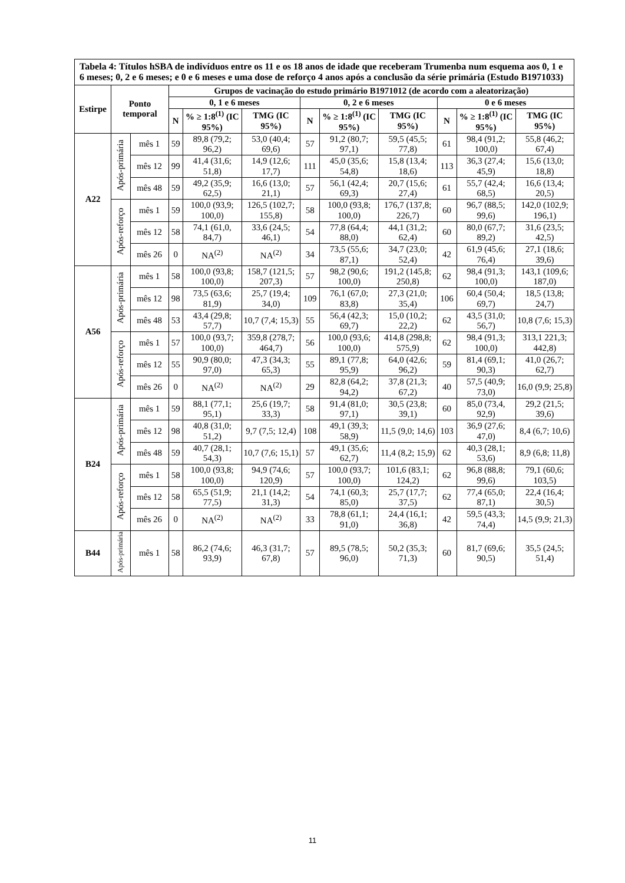| Tabela 4: Títulos hSBA de indivíduos entre os 11 e os 18 anos de idade que receberam Trumenba num esquema aos 0, 1 e 6 meses; 0, 2 e 6 meses; e 0 e 6 meses e uma dose de reforço 4 anos após a conclusão da série primária (Estudo B1971033) | | | | | | | | | | | |
| Estirpe | Ponto temporal | | Grupos de vacinação do estudo primário B1971012 (de acordo com a aleatorização) | | | | | | | | |
| | | | 0, 1 e 6 meses | | | 0, 2 e 6 meses | | | 0 e 6 meses | | |
| | | | N | % ≥ 1:8<sup>(1)</sup> (IC 95%) | TMG (IC 95%) | N | % ≥ 1:8<sup>(1)</sup> (IC 95%) | TMG (IC 95%) | N | % ≥ 1:8<sup>(1)</sup> (IC 95%) | TMG (IC 95%) |
| A22 | Após-primária | mês 1 | 59 | 89,8 (79,2; 96,2) | 53,0 (40,4; 69,6) | 57 | 91,2 (80,7; 97,1) | 59,5 (45,5; 77,8) | 61 | 98,4 (91,2; 100,0) | 55,8 (46,2; 67,4) |
| | | mês 12 | 99 | 41,4 (31,6; 51,8) | 14,9 (12,6; 17,7) | 111 | 45,0 (35,6; 54,8) | 15,8 (13,4; 18,6) | 113 | 36,3 (27,4; 45,9) | 15,6 (13,0; 18,8) |
| | | mês 48 | 59 | 49,2 (35,9; 62,5) | 16,6 (13,0; 21,1) | 57 | 56,1 (42,4; 69,3) | 20,7 (15,6; 27,4) | 61 | 55,7 (42,4; 68,5) | 16,6 (13,4; 20,5) |
| | Após-reforço | mês 1 | 59 | 100,0 (93,9; 100,0) | 126,5 (102,7; 155,8) | 58 | 100,0 (93,8; 100,0) | 176,7 (137,8; 226,7) | 60 | 96,7 (88,5; 99,6) | 142,0 (102,9; 196,1) |
| | | mês 12 | 58 | 74,1 (61,0, 84,7) | 33,6 (24,5; 46,1) | 54 | 77,8 (64,4; 88,0) | 44,1 (31,2; 62,4) | 60 | 80,0 (67,7; 89,2) | 31,6 (23,5; 42,5) |
| | | mês 26 | 0 | NA<sup>(2)</sup> | NA<sup>(2)</sup> | 34 | 73,5 (55,6; 87,1) | 34,7 (23,0; 52,4) | 42 | 61,9 (45,6; 76,4) | 27,1 (18,6; 39,6) |
| A56 | Após-primária | mês 1 | 58 | 100,0 (93,8; 100,0) | 158,7 (121,5; 207,3) | 57 | 98,2 (90,6; 100,0) | 191,2 (145,8; 250,8) | 62 | 98,4 (91,3; 100,0) | 143,1 (109,6; 187,0) |
| | | mês 12 | 98 | 73,5 (63,6; 81,9) | 25,7 (19,4; 34,0) | 109 | 76,1 (67,0; 83,8) | 27,3 (21,0; 35,4) | 106 | 60,4 (50,4; 69,7) | 18,5 (13,8; 24,7) |
| | | mês 48 | 53 | 43,4 (29,8; 57,7) | 10,7 (7,4; 15,3) | 55 | 56,4 (42,3; 69,7) | 15,0 (10,2; 22,2) | 62 | 43,5 (31,0; 56,7) | 10,8 (7,6; 15,3) |
| | Após-reforço | mês 1 | 57 | 100,0 (93,7; 100,0) | 359,8 (278,7; 464,7) | 56 | 100,0 (93,6; 100,0) | 414,8 (298,8; 575,9) | 62 | 98,4 (91,3; 100,0) | 313,1 221,3; 442,8) |
| | | mês 12 | 55 | 90,9 (80,0; 97,0) | 47,3 (34,3; 65,3) | 55 | 89,1 (77,8; 95,9) | 64,0 (42,6; 96,2) | 59 | 81,4 (69,1; 90,3) | 41,0 (26,7; 62,7) |
| | | mês 26 | 0 | NA<sup>(2)</sup> | NA<sup>(2)</sup> | 29 | 82,8 (64,2; 94,2) | 37,8 (21,3; 67,2) | 40 | 57,5 (40,9; 73,0) | 16,0 (9,9; 25,8) |
| B24 | Após-primária | mês 1 | 59 | 88,1 (77,1; 95,1) | 25,6 (19,7; 33,3) | 58 | 91,4 (81,0; 97,1) | 30,5 (23,8; 39,1) | 60 | 85,0 (73,4, 92,9) | 29,2 (21,5; 39,6) |
| | | mês 12 | 98 | 40,8 (31,0; 51,2) | 9,7 (7,5; 12,4) | 108 | 49,1 (39,3; 58,9) | 11,5 (9,0; 14,6) | 103 | 36,9 (27,6; 47,0) | 8,4 (6,7; 10,6) |
| | | mês 48 | 59 | 40,7 (28,1; 54,3) | 10,7 (7,6; 15,1) | 57 | 49,1 (35,6; 62,7) | 11,4 (8,2; 15,9) | 62 | 40,3 (28,1; 53,6) | 8,9 (6,8; 11,8) |
| | Após-reforço | mês 1 | 58 | 100,0 (93,8; 100,0) | 94,9 (74,6; 120,9) | 57 | 100,0 (93,7; 100,0) | 101,6 (83,1; 124,2) | 62 | 96,8 (88,8; 99,6) | 79,1 (60,6; 103,5) |
| | | mês 12 | 58 | 65,5 (51,9; 77,5) | 21,1 (14,2; 31,3) | 54 | 74,1 (60,3; 85,0) | 25,7 (17,7; 37,5) | 62 | 77,4 (65,0; 87,1) | 22,4 (16,4; 30,5) |
| | | mês 26 | 0 | NA<sup>(2)</sup> | NA<sup>(2)</sup> | 33 | 78,8 (61,1; 91,0) | 24,4 (16,1; 36,8) | 42 | 59,5 (43,3; 74,4) | 14,5 (9,9; 21,3) |
| B44 | Após-primária | mês 1 | 58 | 86,2 (74,6; 93,9) | 46,3 (31,7; 67,8) | 57 | 89,5 (78,5; 96,0) | 50,2 (35,3; 71,3) | 60 | 81,7 (69,6; 90,5) | 35,5 (24,5; 51,4) |
11